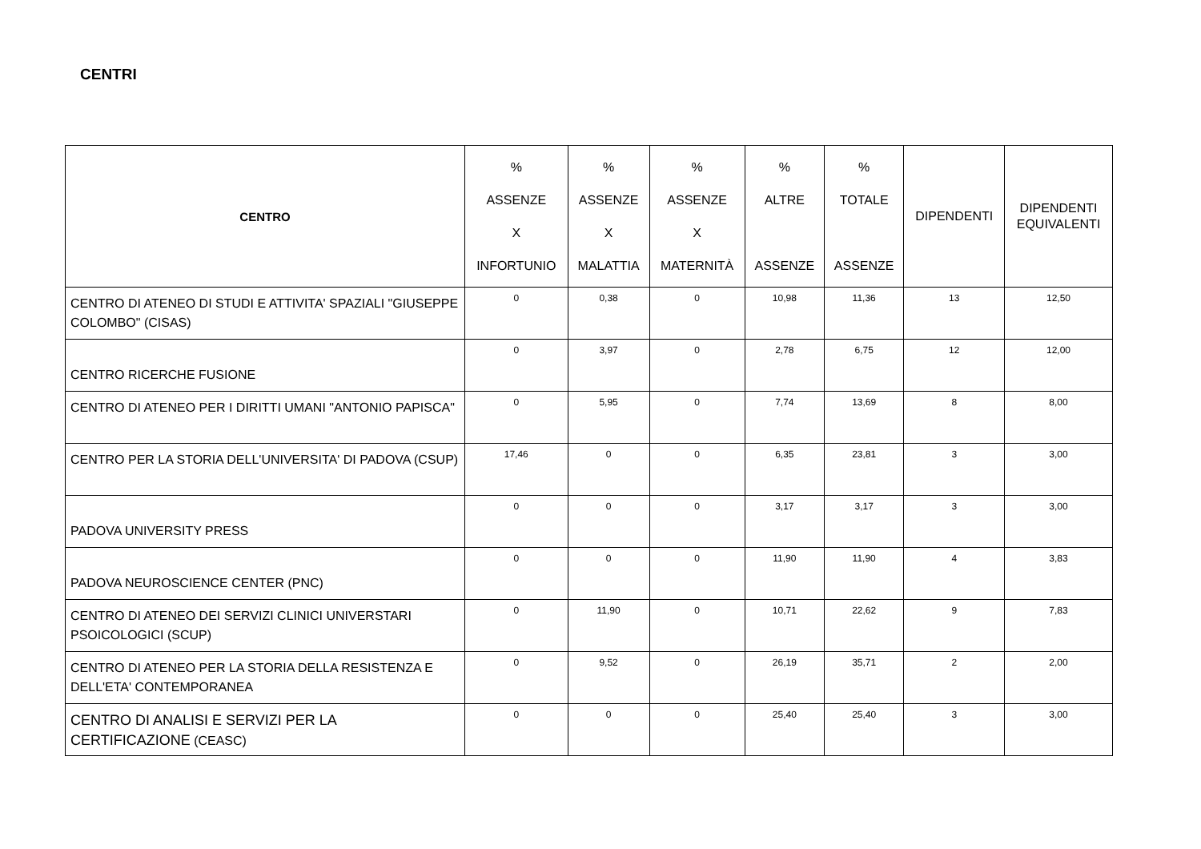CENTRI
| CENTRO | % ASSENZE X INFORTUNIO | % ASSENZE X MALATTIA | % ASSENZE X MATERNITÀ | % ALTRE ASSENZE | % TOTALE ASSENZE | DIPENDENTI | DIPENDENTI EQUIVALENTI |
| --- | --- | --- | --- | --- | --- | --- | --- |
| CENTRO DI ATENEO DI STUDI E ATTIVITA' SPAZIALI "GIUSEPPE COLOMBO" (CISAS) | 0 | 0,38 | 0 | 10,98 | 11,36 | 13 | 12,50 |
| CENTRO RICERCHE FUSIONE | 0 | 3,97 | 0 | 2,78 | 6,75 | 12 | 12,00 |
| CENTRO DI ATENEO PER I DIRITTI UMANI "ANTONIO PAPISCA" | 0 | 5,95 | 0 | 7,74 | 13,69 | 8 | 8,00 |
| CENTRO PER LA STORIA DELL'UNIVERSITA' DI PADOVA (CSUP) | 17,46 | 0 | 0 | 6,35 | 23,81 | 3 | 3,00 |
| PADOVA UNIVERSITY PRESS | 0 | 0 | 0 | 3,17 | 3,17 | 3 | 3,00 |
| PADOVA NEUROSCIENCE CENTER (PNC) | 0 | 0 | 0 | 11,90 | 11,90 | 4 | 3,83 |
| CENTRO DI ATENEO DEI SERVIZI CLINICI UNIVERSTARI PSOICOLOGICI (SCUP) | 0 | 11,90 | 0 | 10,71 | 22,62 | 9 | 7,83 |
| CENTRO DI ATENEO PER LA STORIA DELLA RESISTENZA E DELL'ETA' CONTEMPORANEA | 0 | 9,52 | 0 | 26,19 | 35,71 | 2 | 2,00 |
| CENTRO DI ANALISI E SERVIZI PER LA CERTIFICAZIONE (CEASC) | 0 | 0 | 0 | 25,40 | 25,40 | 3 | 3,00 |